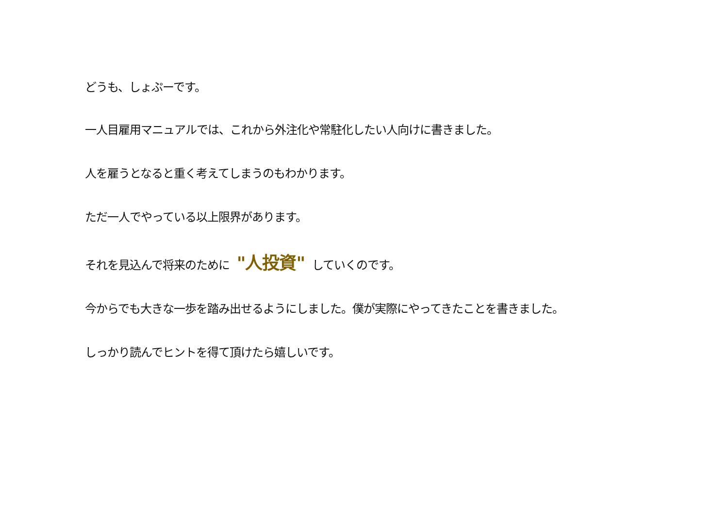どうも、しょぷーです。
一人目雇用マニュアルでは、これから外注化や常駐化したい人向けに書きました。
人を雇うとなると重く考えてしまうのもわかります。
ただ一人でやっている以上限界があります。
それを見込んで将来のために "人投資" していくのです。
今からでも大きな一歩を踏み出せるようにしました。僕が実際にやってきたことを書きました。
しっかり読んでヒントを得て頂けたら嬉しいです。